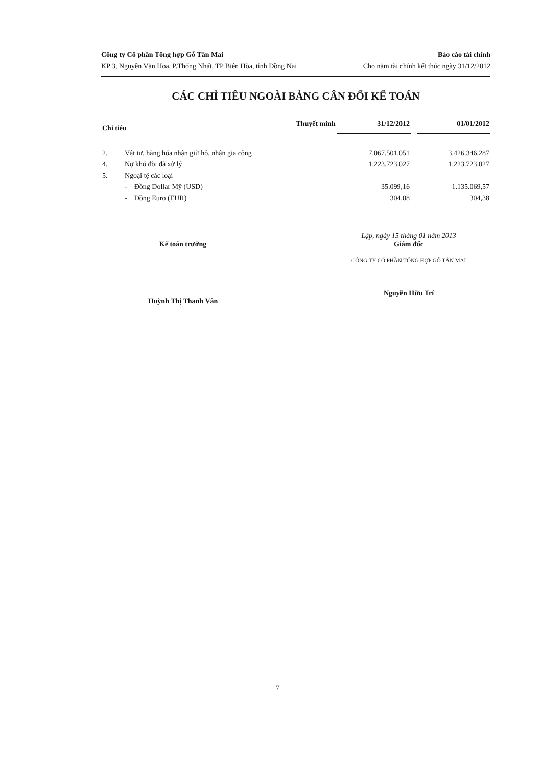Công ty Cổ phần Tổng hợp Gỗ Tân Mai
KP 3, Nguyễn Văn Hoa, P.Thống Nhất, TP Biên Hòa, tỉnh Đồng Nai
Báo cáo tài chính
Cho năm tài chính kết thúc ngày 31/12/2012
CÁC CHỈ TIÊU NGOÀI BẢNG CÂN ĐỐI KẾ TOÁN
| Chỉ tiêu | | Thuyết minh | 31/12/2012 | | 01/01/2012 |
| --- | --- | --- | --- | --- | --- |
| 2. | Vật tư, hàng hóa nhận giữ hộ, nhận gia công | | 7.067.501.051 | | 3.426.346.287 |
| 4. | Nợ khó đòi đã xử lý | | 1.223.723.027 | | 1.223.723.027 |
| 5. | Ngoại tệ các loại | | | | |
| | - Đồng Dollar Mỹ (USD) | | 35.099,16 | | 1.135.069,57 |
| | - Đồng Euro (EUR) | | 304,08 | | 304,38 |
Kế toán trưởng
Huỳnh Thị Thanh Vân
Lập, ngày 15 tháng 01 năm 2013
Giám đốc
CÔNG TY CỔ PHẦN TỔNG HỢP GỖ TÂN MAI
Nguyễn Hữu Trí
7